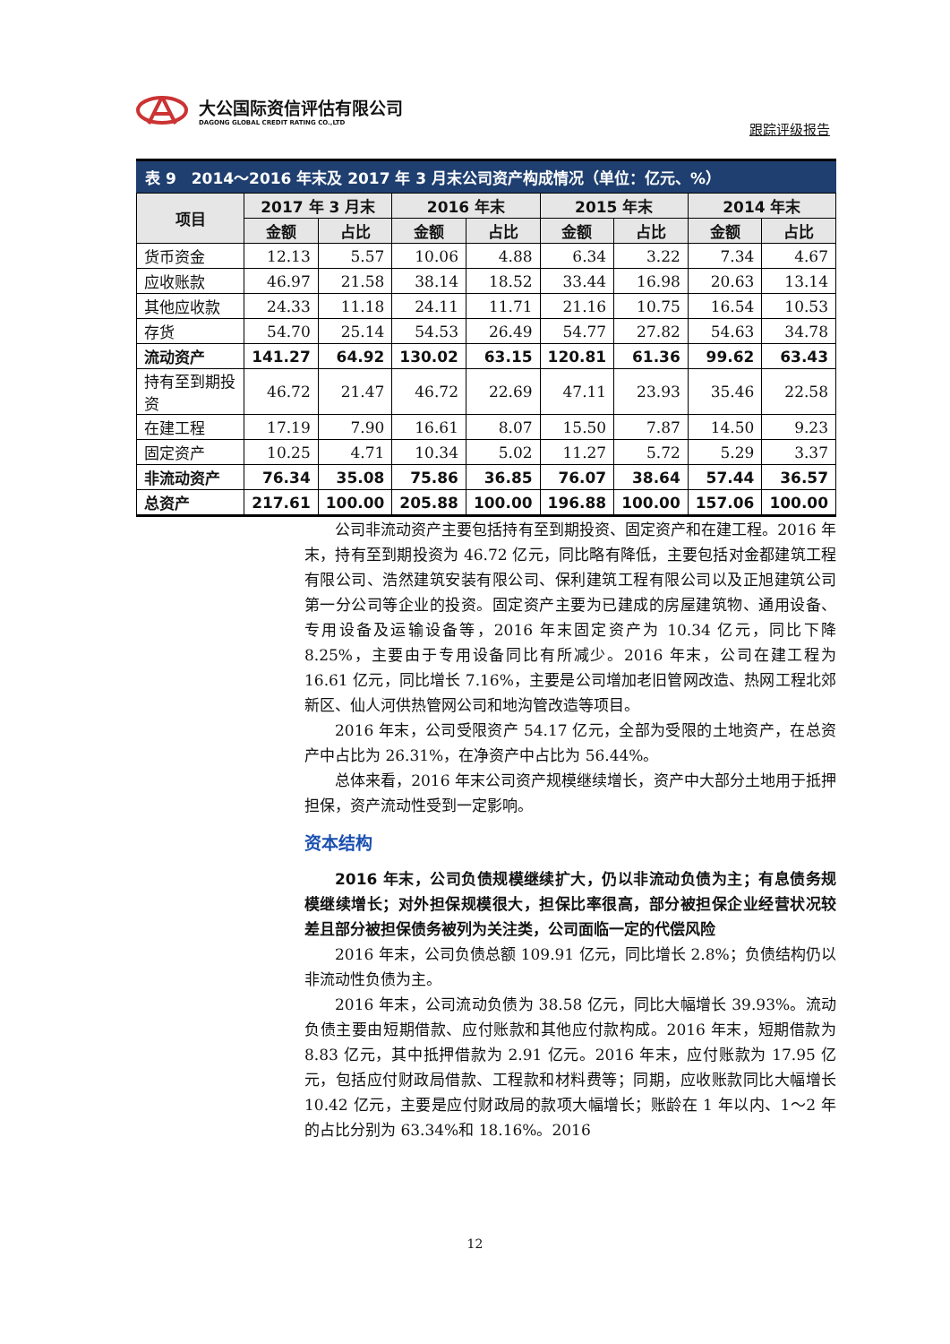大公国际资信评估有限公司
DAGONG GLOBAL CREDIT RATING CO.,LTD
跟踪评级报告
表 9　2014～2016 年末及 2017 年 3 月末公司资产构成情况（单位：亿元、%）
| 项目 | 2017 年 3 月末 | | 2016 年末 | | 2015 年末 | | 2014 年末 | |
| --- | --- | --- | --- | --- | --- | --- | --- | --- |
| | 金额 | 占比 | 金额 | 占比 | 金额 | 占比 | 金额 | 占比 |
| 货币资金 | 12.13 | 5.57 | 10.06 | 4.88 | 6.34 | 3.22 | 7.34 | 4.67 |
| 应收账款 | 46.97 | 21.58 | 38.14 | 18.52 | 33.44 | 16.98 | 20.63 | 13.14 |
| 其他应收款 | 24.33 | 11.18 | 24.11 | 11.71 | 21.16 | 10.75 | 16.54 | 10.53 |
| 存货 | 54.70 | 25.14 | 54.53 | 26.49 | 54.77 | 27.82 | 54.63 | 34.78 |
| 流动资产 | 141.27 | 64.92 | 130.02 | 63.15 | 120.81 | 61.36 | 99.62 | 63.43 |
| 持有至到期投资 | 46.72 | 21.47 | 46.72 | 22.69 | 47.11 | 23.93 | 35.46 | 22.58 |
| 在建工程 | 17.19 | 7.90 | 16.61 | 8.07 | 15.50 | 7.87 | 14.50 | 9.23 |
| 固定资产 | 10.25 | 4.71 | 10.34 | 5.02 | 11.27 | 5.72 | 5.29 | 3.37 |
| 非流动资产 | 76.34 | 35.08 | 75.86 | 36.85 | 76.07 | 38.64 | 57.44 | 36.57 |
| 总资产 | 217.61 | 100.00 | 205.88 | 100.00 | 196.88 | 100.00 | 157.06 | 100.00 |
公司非流动资产主要包括持有至到期投资、固定资产和在建工程。2016 年末，持有至到期投资为 46.72 亿元，同比略有降低，主要包括对金都建筑工程有限公司、浩然建筑安装有限公司、保利建筑工程有限公司以及正旭建筑公司第一分公司等企业的投资。固定资产主要为已建成的房屋建筑物、通用设备、专用设备及运输设备等，2016 年末固定资产为 10.34 亿元，同比下降 8.25%，主要由于专用设备同比有所减少。2016 年末，公司在建工程为 16.61 亿元，同比增长 7.16%，主要是公司增加老旧管网改造、热网工程北郊新区、仙人河供热管网公司和地沟管改造等项目。
2016 年末，公司受限资产 54.17 亿元，全部为受限的土地资产，在总资产中占比为 26.31%，在净资产中占比为 56.44%。
总体来看，2016 年末公司资产规模继续增长，资产中大部分土地用于抵押担保，资产流动性受到一定影响。
资本结构
2016 年末，公司负债规模继续扩大，仍以非流动负债为主；有息债务规模继续增长；对外担保规模很大，担保比率很高，部分被担保企业经营状况较差且部分被担保债务被列为关注类，公司面临一定的代偿风险
2016 年末，公司负债总额 109.91 亿元，同比增长 2.8%；负债结构仍以非流动性负债为主。
2016 年末，公司流动负债为 38.58 亿元，同比大幅增长 39.93%。流动负债主要由短期借款、应付账款和其他应付款构成。2016 年末，短期借款为 8.83 亿元，其中抵押借款为 2.91 亿元。2016 年末，应付账款为 17.95 亿元，包括应付财政局借款、工程款和材料费等；同期，应收账款同比大幅增长 10.42 亿元，主要是应付财政局的款项大幅增长；账龄在 1 年以内、1～2 年的占比分别为 63.34%和 18.16%。2016
12